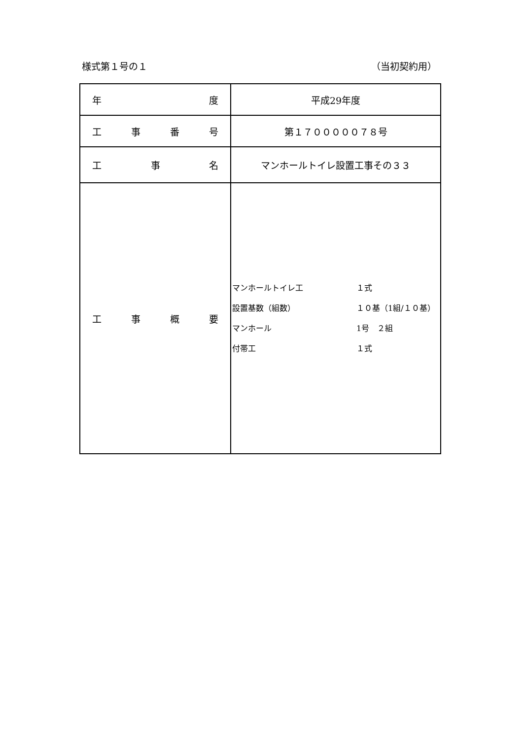様式第１号の１ （当初契約用）
| 年 度 | 平成29年度 |
| 工 事 番 号 | 第１７０００００７８号 |
| 工 事 名 | マンホールトイレ設置工事その３３ |
| 工 事 概 要 | マンホールトイレ工 １式 設置基数（組数） １０基（1組/１０基） マンホール 1号 ２組 付帯工 １式 |